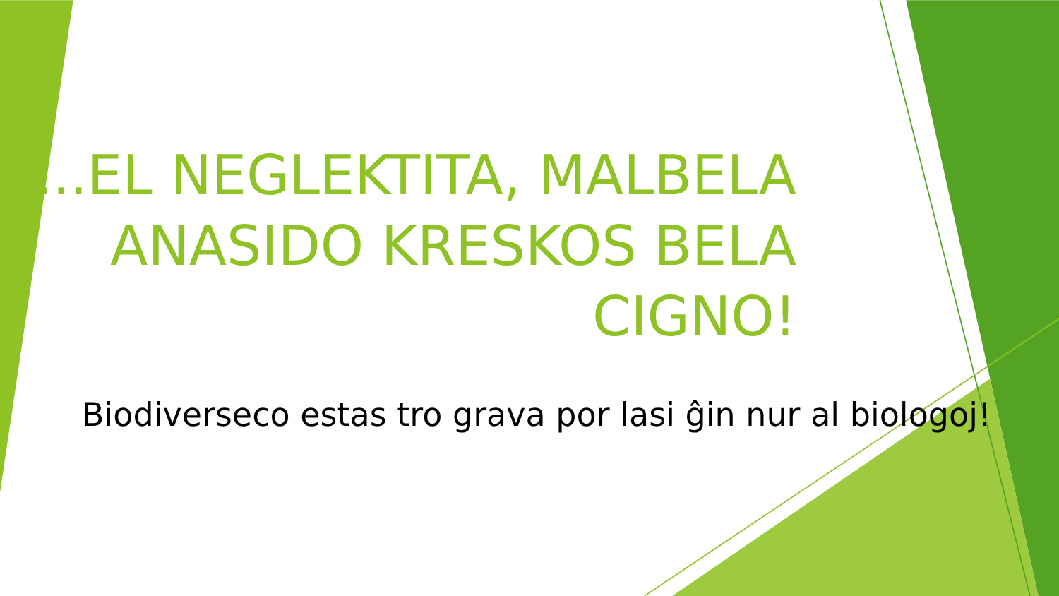...EL NEGLEKTITA, MALBELA ANASIDO KRESKOS BELA CIGNO!
Biodiverseco estas tro grava por lasi ĝin nur al biologoj!